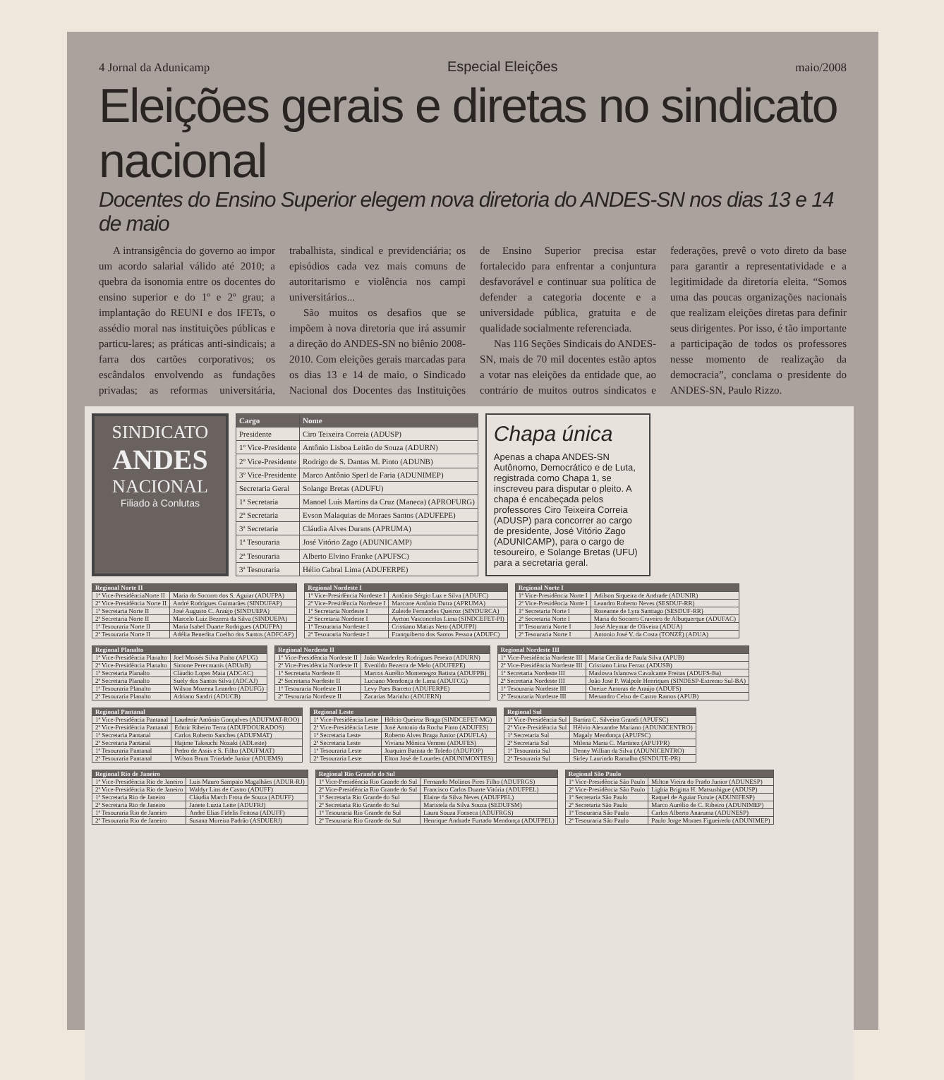4 Jornal da Adunicamp Especial Eleições maio/2008
Eleições gerais e diretas no sindicato nacional
Docentes do Ensino Superior elegem nova diretoria do ANDES-SN nos dias 13 e 14 de maio
A intransigência do governo ao impor um acordo salarial válido até 2010; a quebra da isonomia entre os docentes do ensino superior e do 1º e 2º grau; a implantação do REUNI e dos IFETs, o assédio moral nas instituições públicas e particu-lares; as práticas anti-sindicais; a farra dos cartões corporativos; os escândalos envolvendo as fundações privadas; as reformas universitária, trabalhista, sindical e previdenciária; os episódios cada vez mais comuns de autoritarismo e violência nos campi universitários...
São muitos os desafios que se impõem à nova diretoria que irá assumir a direção do ANDES-SN no biênio 2008-2010. Com eleições gerais marcadas para os dias 13 e 14 de maio, o Sindicado Nacional dos Docentes das Instituições de Ensino Superior precisa estar fortalecido para enfrentar a conjuntura desfavorável e continuar sua política de defender a categoria docente e a universidade pública, gratuita e de qualidade socialmente referenciada.
Nas 116 Seções Sindicais do ANDES-SN, mais de 70 mil docentes estão aptos a votar nas eleições da entidade que, ao contrário de muitos outros sindicatos e federações, prevê o voto direto da base para garantir a representatividade e a legitimidade da diretoria eleita. “Somos uma das poucas organizações nacionais que realizam eleições diretas para definir seus dirigentes. Por isso, é tão importante a participação de todos os professores nesse momento de realização da democracia”, conclama o presidente do ANDES-SN, Paulo Rizzo.
SINDICATO
ANDES
NACIONAL
Filiado à Conlutas
| Cargo | Nome |
| --- | --- |
| Presidente | Ciro Teixeira Correia (ADUSP) |
| 1º Vice-Presidente | Antônio Lisboa Leitão de Souza (ADURN) |
| 2º Vice-Presidente | Rodrigo de S. Dantas M. Pinto (ADUNB) |
| 3º Vice-Presidente | Marco Antônio Sperl de Faria (ADUNIMEP) |
| Secretaria Geral | Solange Bretas (ADUFU) |
| 1ª Secretaria | Manoel Luís Martins da Cruz (Maneca) (APROFURG) |
| 2ª Secretaria | Evson Malaquias de Moraes Santos (ADUFEPE) |
| 3ª Secretaria | Cláudia Alves Durans (APRUMA) |
| 1ª Tesouraria | José Vitório Zago (ADUNICAMP) |
| 2ª Tesouraria | Alberto Elvino Franke (APUFSC) |
| 3ª Tesouraria | Hélio Cabral Lima (ADUFERPE) |
Chapa única
Apenas a chapa ANDES-SN Autônomo, Democrático e de Luta, registrada como Chapa 1, se inscreveu para disputar o pleito. A chapa é encabeçada pelos professores Ciro Teixeira Correia (ADUSP) para concorrer ao cargo de presidente, José Vitório Zago (ADUNICAMP), para o cargo de tesoureiro, e Solange Bretas (UFU) para a secretaria geral.
| Regional Norte II | |
| --- | --- |
| 1ª Vice-PresidênciaNorte II | Maria do Socorro dos S. Aguiar (ADUFPA) |
| 2ª Vice-Presidência Norte II | André Rodrigues Guimarães (SINDUFAP) |
| 1ª Secretaria Norte II | José Augusto C. Araújo (SINDUEPA) |
| 2ª Secretaria Norte II | Marcelo Luiz Bezerra da Silva (SINDUEPA) |
| 1ª Tesouraria Norte II | Maria Isabel Duarte Rodrigues (ADUFPA) |
| 2ª Tesouraria Norte II | Adélia Benedita Coelho dos Santos (ADFCAP) |
| Regional Nordeste I | |
| --- | --- |
| 1ª Vice-Presidência Nordeste I | Antônio Sérgio Luz e Silva (ADUFC) |
| 2ª Vice-Presidência Nordeste I | Marcone Antônio Dutra (APRUMA) |
| 1ª Secretaria Nordeste I | Zuleide Fernandes Queiroz (SINDURCA) |
| 2ª Secretaria Nordeste I | Ayrton Vasconcelos Lima (SINDCEFET-PI) |
| 1ª Tesouraria Nordeste I | Cristiano Matias Neto (ADUFPI) |
| 2ª Tesouraria Nordeste I | Franquiberto dos Santos Pessoa (ADUFC) |
| Regional Norte I | |
| --- | --- |
| 1ª Vice-Presidência Norte I | Adilson Siqueira de Andrade (ADUNIR) |
| 2ª Vice-Presidência Norte I | Leandro Roberto Neves (SESDUF-RR) |
| 1ª Secretaria Norte I | Roseanne de Lyra Santiago (SESDUF-RR) |
| 2ª Secretaria Norte I | Maria do Socorro Craveiro de Albuquerque (ADUFAC) |
| 1ª Tesouraria Norte I | José Aleymar de Oliveira (ADUA) |
| 2ª Tesouraria Norte I | Antonio José V. da Costa (TONZÉ) (ADUA) |
| Regional Planalto | |
| --- | --- |
| 1ª Vice-Presidência Planalto | Joel Moisés Silva Pinho (APUG) |
| 2ª Vice-Presidência Planalto | Simone Perecmanis (ADUnB) |
| 1ª Secretaria Planalto | Cláudio Lopes Maia (ADCAC) |
| 2ª Secretaria Planalto | Suely dos Santos Silva (ADCAJ) |
| 1ª Tesouraria Planalto | Wilson Mozena Leandro (ADUFG) |
| 2ª Tesouraria Planalto | Adriano Sandri (ADUCB) |
| Regional Nordeste II | |
| --- | --- |
| 1ª Vice-Presidência Nordeste II | João Wanderley Rodrigues Pereira (ADURN) |
| 2ª Vice-Presidência Nordeste II | Evenildo Bezerra de Melo (ADUFEPE) |
| 1ª Secretaria Nordeste II | Marcos Aurélio Montenegro Batista (ADUFPB) |
| 2ª Secretaria Nordeste II | Luciano Mendonça de Lima (ADUFCG) |
| 1ª Tesouraria Nordeste II | Levy Paes Barreto (ADUFERPE) |
| 2ª Tesouraria Nordeste II | Zacarias Marinho (ADUERN) |
| Regional Nordeste III | |
| --- | --- |
| 1ª Vice-Presidência Nordeste III | Maria Cecília de Paula Silva (APUB) |
| 2ª Vice-Presidência Nordeste III | Cristiano Lima Ferraz (ADUSB) |
| 1ª Secretaria Nordeste III | Maslowa Islanowa Cavalcante Freitas (ADUFS-Ba) |
| 2ª Secretaria Nordeste III | João José P. Walpole Henriques (SINDESP-Extremo Sul-BA) |
| 1ª Tesouraria Nordeste III | Oneize Amoras de Araújo (ADUFS) |
| 2ª Tesouraria Nordeste III | Menandro Celso de Castro Ramos (APUB) |
| Regional Pantanal | |
| --- | --- |
| 1ª Vice-Presidência Pantanal | Laudenir Antônio Gonçalves (ADUFMAT-ROO) |
| 2ª Vice-Presidência Pantanal | Edmir Ribeiro Terra (ADUFDOURADOS) |
| 1ª Secretaria Pantanal | Carlos Roberto Sanches (ADUFMAT) |
| 2ª Secretaria Pantanal | Hajime Takeuchi Nozaki (ADLeste) |
| 1ª Tesouraria Pantanal | Pedro de Assis e S. Filho (ADUFMAT) |
| 2ª Tesouraria Pantanal | Wilson Brum Trindade Junior (ADUEMS) |
| Regional Leste | |
| --- | --- |
| 1ª Vice-Presidência Leste | Hélcio Queiroz Braga (SINDCEFET-MG) |
| 2ª Vice-Presidência Leste | José Antonio da Rocha Pinto (ADUFES) |
| 1ª Secretaria Leste | Roberto Alves Braga Junior (ADUFLA) |
| 2ª Secretaria Leste | Viviana Mônica Vermes (ADUFES) |
| 1ª Tesouraria Leste | Joaquim Batista de Toledo (ADUFOP) |
| 2ª Tesouraria Leste | Elton José de Lourdes (ADUNIMONTES) |
| Regional Sul | |
| --- | --- |
| 1ª Vice-Presidência Sul | Bartira C. Silveira Grandi (APUFSC) |
| 2ª Vice-Presidência Sul | Hélvio Alexandre Mariano (ADUNICENTRO) |
| 1ª Secretaria Sul | Magaly Mendonça (APUFSC) |
| 2ª Secretaria Sul | Milena Maria C. Martinez (APUFPR) |
| 1ª Tesouraria Sul | Denny Willian da Silva (ADUNICENTRO) |
| 2ª Tesouraria Sul | Sirley Laurindo Ramalho (SINDUTE-PR) |
| Regional Rio de Janeiro | |
| --- | --- |
| 1ª Vice-Presidência Rio de Janeiro | Luis Mauro Sampaio Magalhães (ADUR-RJ) |
| 2ª Vice-Presidência Rio de Janeiro | Waldyr Lins de Castro (ADUFF) |
| 1ª Secretaria Rio de Janeiro | Cláudia March Frota de Souza (ADUFF) |
| 2ª Secretaria Rio de Janeiro | Janete Luzia Leite (ADUFRJ) |
| 1ª Tesouraria Rio de Janeiro | André Elias Fidelis Feitosa (ADUFF) |
| 2ª Tesouraria Rio de Janeiro | Susana Moreira Padrão (ASDUERJ) |
| Regional Rio Grande do Sul | |
| --- | --- |
| 1ª Vice-Presidência Rio Grande do Sul | Fernando Molinos Pires Filho (ADUFRGS) |
| 2ª Vice-Presidência Rio Grande do Sul | Francisco Carlos Duarte Vitória (ADUFPEL) |
| 1ª Secretaria Rio Grande do Sul | Elaine da Silva Neves (ADUFPEL) |
| 2ª Secretaria Rio Grande do Sul | Maristela da Silva Souza (SEDUFSM) |
| 1ª Tesouraria Rio Grande do Sul | Laura Souza Fonseca (ADUFRGS) |
| 2ª Tesouraria Rio Grande do Sul | Henrique Andrade Furtado Mendonça (ADUFPEL) |
| Regional São Paulo | |
| --- | --- |
| 1ª Vice-Presidência São Paulo | Milton Vieira do Prado Junior (ADUNESP) |
| 2ª Vice-Presidência São Paulo | Lighia Brigitta H. Matsushigue (ADUSP) |
| 1ª Secretaria São Paulo | Raquel de Aguiar Furuie (ADUNIFESP) |
| 2ª Secretaria São Paulo | Marco Aurélio de C. Ribeiro (ADUNIMEP) |
| 1ª Tesouraria São Paulo | Carlos Alberto Anaruma (ADUNESP) |
| 2ª Tesouraria São Paulo | Paulo Jorge Moraes Figueiredo (ADUNIMEP) |